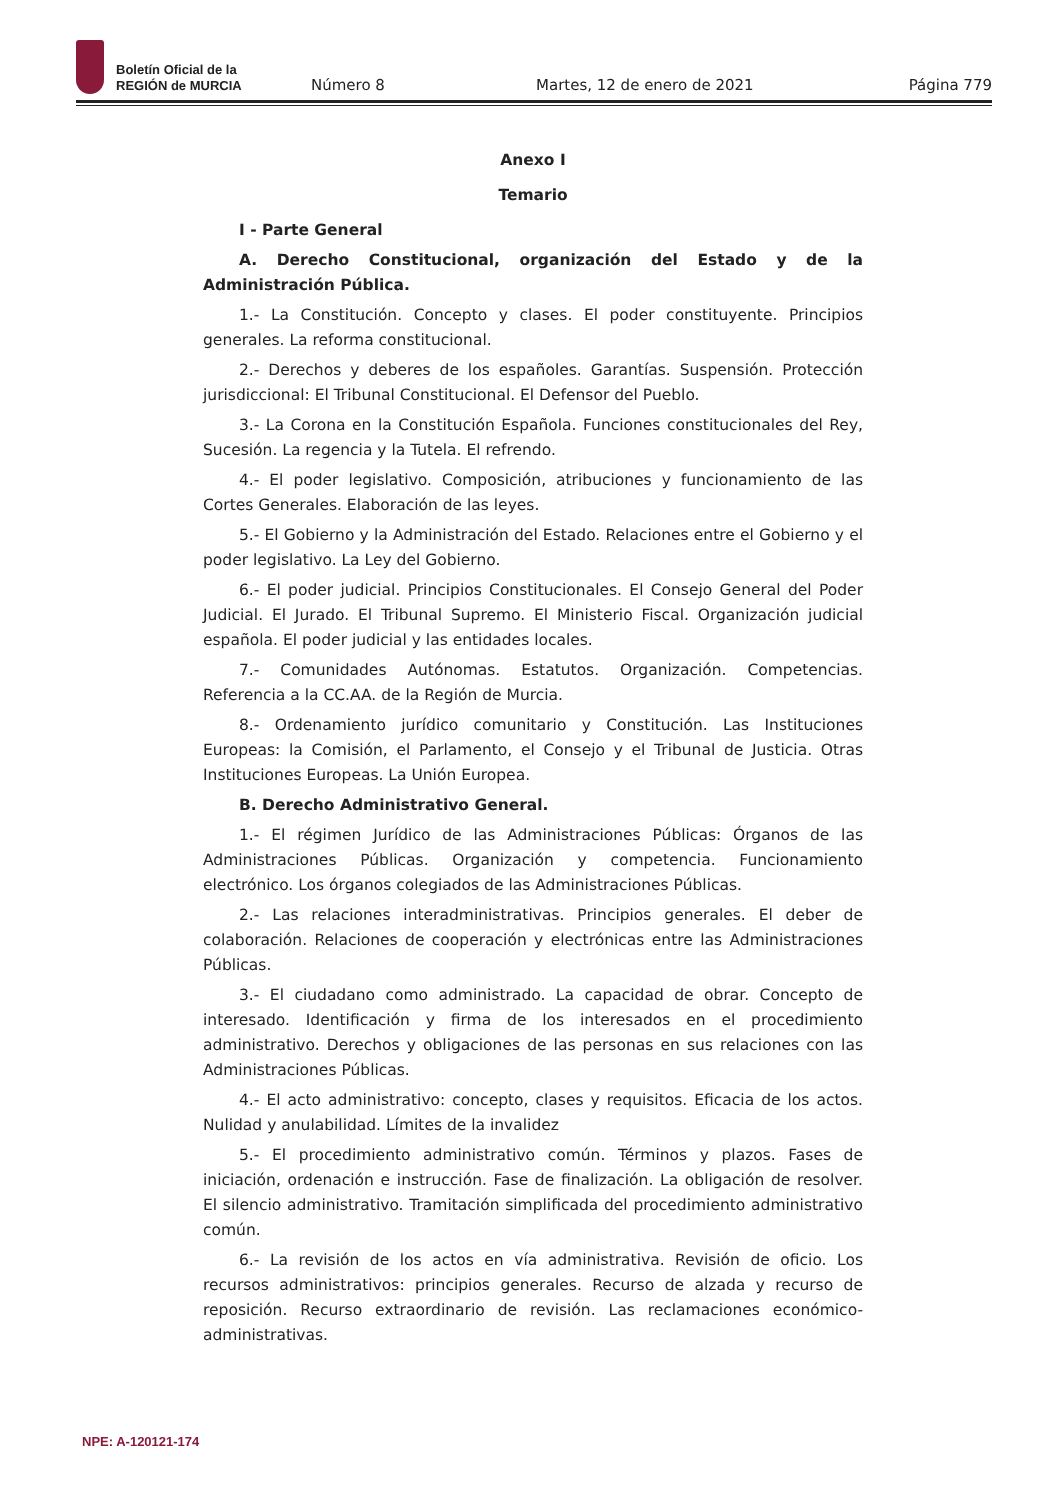Boletín Oficial de la
REGIÓN de MURCIA
Número 8 Martes, 12 de enero de 2021 Página 779
Anexo I
Temario
I - Parte General
A. Derecho Constitucional, organización del Estado y de la Administración Pública.
1.- La Constitución. Concepto y clases. El poder constituyente. Principios generales. La reforma constitucional.
2.- Derechos y deberes de los españoles. Garantías. Suspensión. Protección jurisdiccional: El Tribunal Constitucional. El Defensor del Pueblo.
3.- La Corona en la Constitución Española. Funciones constitucionales del Rey, Sucesión. La regencia y la Tutela. El refrendo.
4.- El poder legislativo. Composición, atribuciones y funcionamiento de las Cortes Generales. Elaboración de las leyes.
5.- El Gobierno y la Administración del Estado. Relaciones entre el Gobierno y el poder legislativo. La Ley del Gobierno.
6.- El poder judicial. Principios Constitucionales. El Consejo General del Poder Judicial. El Jurado. El Tribunal Supremo. El Ministerio Fiscal. Organización judicial española. El poder judicial y las entidades locales.
7.- Comunidades Autónomas. Estatutos. Organización. Competencias. Referencia a la CC.AA. de la Región de Murcia.
8.- Ordenamiento jurídico comunitario y Constitución. Las Instituciones Europeas: la Comisión, el Parlamento, el Consejo y el Tribunal de Justicia. Otras Instituciones Europeas. La Unión Europea.
B. Derecho Administrativo General.
1.- El régimen Jurídico de las Administraciones Públicas: Órganos de las Administraciones Públicas. Organización y competencia. Funcionamiento electrónico. Los órganos colegiados de las Administraciones Públicas.
2.- Las relaciones interadministrativas. Principios generales. El deber de colaboración. Relaciones de cooperación y electrónicas entre las Administraciones Públicas.
3.- El ciudadano como administrado. La capacidad de obrar. Concepto de interesado. Identificación y firma de los interesados en el procedimiento administrativo. Derechos y obligaciones de las personas en sus relaciones con las Administraciones Públicas.
4.- El acto administrativo: concepto, clases y requisitos. Eficacia de los actos. Nulidad y anulabilidad. Límites de la invalidez
5.- El procedimiento administrativo común. Términos y plazos. Fases de iniciación, ordenación e instrucción. Fase de finalización. La obligación de resolver. El silencio administrativo. Tramitación simplificada del procedimiento administrativo común.
6.- La revisión de los actos en vía administrativa. Revisión de oficio. Los recursos administrativos: principios generales. Recurso de alzada y recurso de reposición. Recurso extraordinario de revisión. Las reclamaciones económico-administrativas.
NPE: A-120121-174